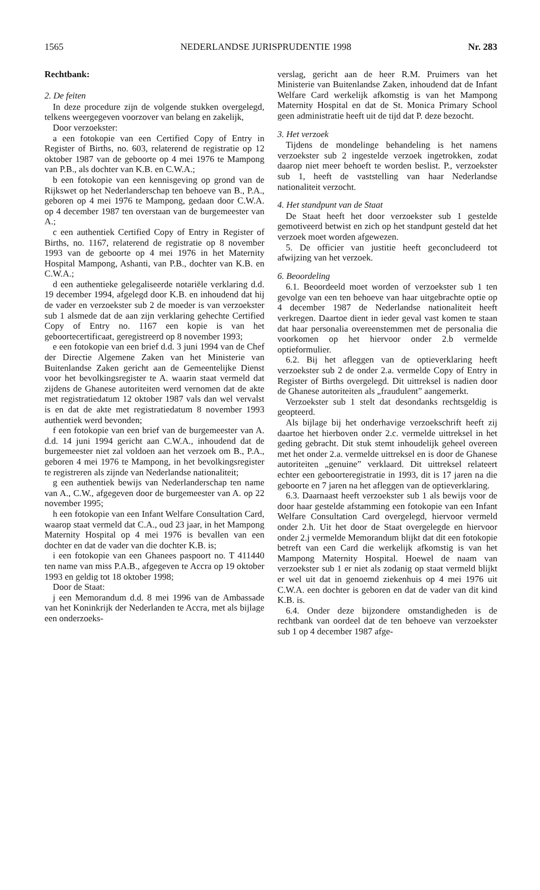1565 NEDERLANDSE JURISPRUDENTIE 1998 Nr. 283
Rechtbank:
2. De feiten
In deze procedure zijn de volgende stukken overgelegd, telkens weergegeven voorzover van belang en zakelijk,
Door verzoekster:
a een fotokopie van een Certified Copy of Entry in Register of Births, no. 603, relaterend de registratie op 12 oktober 1987 van de geboorte op 4 mei 1976 te Mampong van P.B., als dochter van K.B. en C.W.A.;
b een fotokopie van een kennisgeving op grond van de Rijkswet op het Nederlanderschap ten behoeve van B., P.A., geboren op 4 mei 1976 te Mampong, gedaan door C.W.A. op 4 december 1987 ten overstaan van de burgemeester van A.;
c een authentiek Certified Copy of Entry in Register of Births, no. 1167, relaterend de registratie op 8 november 1993 van de geboorte op 4 mei 1976 in het Maternity Hospital Mampong, Ashanti, van P.B., dochter van K.B. en C.W.A.;
d een authentieke gelegaliseerde notariële verklaring d.d. 19 december 1994, afgelegd door K.B. en inhoudend dat hij de vader en verzoekster sub 2 de moeder is van verzoekster sub 1 alsmede dat de aan zijn verklaring gehechte Certified Copy of Entry no. 1167 een kopie is van het geboortecertificaat, geregistreerd op 8 november 1993;
e een fotokopie van een brief d.d. 3 juni 1994 van de Chef der Directie Algemene Zaken van het Ministerie van Buitenlandse Zaken gericht aan de Gemeentelijke Dienst voor het bevolkingsregister te A. waarin staat vermeld dat zijdens de Ghanese autoriteiten werd vernomen dat de akte met registratiedatum 12 oktober 1987 vals dan wel vervalst is en dat de akte met registratiedatum 8 november 1993 authentiek werd bevonden;
f een fotokopie van een brief van de burgemeester van A. d.d. 14 juni 1994 gericht aan C.W.A., inhoudend dat de burgemeester niet zal voldoen aan het verzoek om B., P.A., geboren 4 mei 1976 te Mampong, in het bevolkingsregister te registreren als zijnde van Nederlandse nationaliteit;
g een authentiek bewijs van Nederlanderschap ten name van A., C.W., afgegeven door de burgemeester van A. op 22 november 1995;
h een fotokopie van een Infant Welfare Consultation Card, waarop staat vermeld dat C.A., oud 23 jaar, in het Mampong Maternity Hospital op 4 mei 1976 is bevallen van een dochter en dat de vader van die dochter K.B. is;
i een fotokopie van een Ghanees paspoort no. T 411440 ten name van miss P.A.B., afgegeven te Accra op 19 oktober 1993 en geldig tot 18 oktober 1998;
Door de Staat:
j een Memorandum d.d. 8 mei 1996 van de Ambassade van het Koninkrijk der Nederlanden te Accra, met als bijlage een onderzoeks-
verslag, gericht aan de heer R.M. Pruimers van het Ministerie van Buitenlandse Zaken, inhoudend dat de Infant Welfare Card werkelijk afkomstig is van het Mampong Maternity Hospital en dat de St. Monica Primary School geen administratie heeft uit de tijd dat P. deze bezocht.
3. Het verzoek
Tijdens de mondelinge behandeling is het namens verzoekster sub 2 ingestelde verzoek ingetrokken, zodat daarop niet meer behoeft te worden beslist. P., verzoekster sub 1, heeft de vaststelling van haar Nederlandse nationaliteit verzocht.
4. Het standpunt van de Staat
De Staat heeft het door verzoekster sub 1 gestelde gemotiveerd betwist en zich op het standpunt gesteld dat het verzoek moet worden afgewezen.
5. De officier van justitie heeft geconcludeerd tot afwijzing van het verzoek.
6. Beoordeling
6.1. Beoordeeld moet worden of verzoekster sub 1 ten gevolge van een ten behoeve van haar uitgebrachte optie op 4 december 1987 de Nederlandse nationaliteit heeft verkregen. Daartoe dient in ieder geval vast komen te staan dat haar personalia overeenstemmen met de personalia die voorkomen op het hiervoor onder 2.b vermelde optieformulier.
6.2. Bij het afleggen van de optieverklaring heeft verzoekster sub 2 de onder 2.a. vermelde Copy of Entry in Register of Births overgelegd. Dit uittreksel is nadien door de Ghanese autoriteiten als „fraudulent” aangemerkt.
Verzoekster sub 1 stelt dat desondanks rechtsgeldig is geopteerd.
Als bijlage bij het onderhavige verzoekschrift heeft zij daartoe het hierboven onder 2.c. vermelde uittreksel in het geding gebracht. Dit stuk stemt inhoudelijk geheel overeen met het onder 2.a. vermelde uittreksel en is door de Ghanese autoriteiten „genuine” verklaard. Dit uittreksel relateert echter een geboorteregistratie in 1993, dit is 17 jaren na die geboorte en 7 jaren na het afleggen van de optieverklaring.
6.3. Daarnaast heeft verzoekster sub 1 als bewijs voor de door haar gestelde afstamming een fotokopie van een Infant Welfare Consultation Card overgelegd, hiervoor vermeld onder 2.h. Uit het door de Staat overgelegde en hiervoor onder 2.j vermelde Memorandum blijkt dat dit een fotokopie betreft van een Card die werkelijk afkomstig is van het Mampong Maternity Hospital. Hoewel de naam van verzoekster sub 1 er niet als zodanig op staat vermeld blijkt er wel uit dat in genoemd ziekenhuis op 4 mei 1976 uit C.W.A. een dochter is geboren en dat de vader van dit kind K.B. is.
6.4. Onder deze bijzondere omstandigheden is de rechtbank van oordeel dat de ten behoeve van verzoekster sub 1 op 4 december 1987 afge-